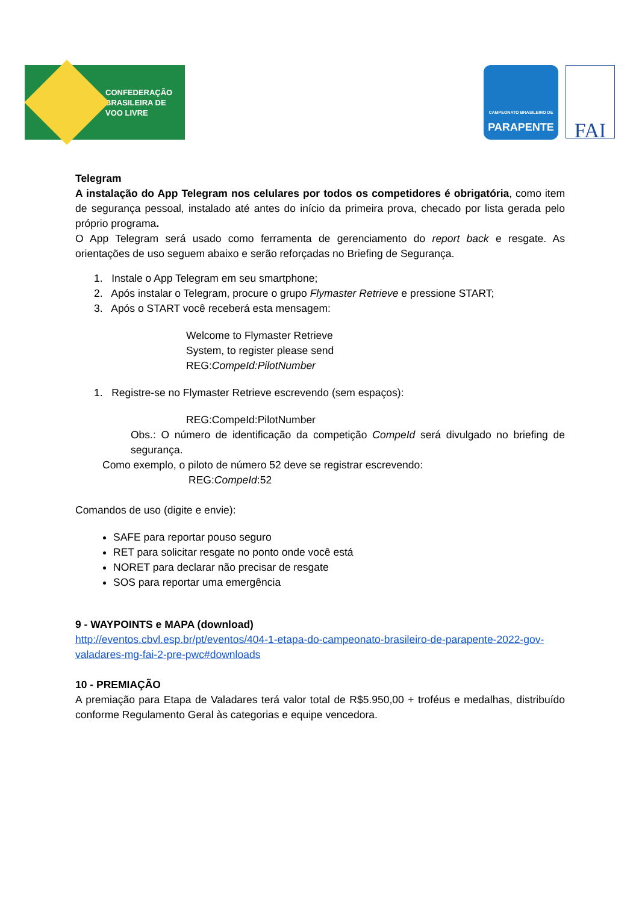CONFEDERAÇÃO
BRASILEIRA DE
VOO LIVRE
CAMPEONATO BRASILEIRO DE
PARAPENTE
FAI
Telegram
A instalação do App Telegram nos celulares por todos os competidores é obrigatória, como item de segurança pessoal, instalado até antes do início da primeira prova, checado por lista gerada pelo próprio programa.
O App Telegram será usado como ferramenta de gerenciamento do report back e resgate. As orientações de uso seguem abaixo e serão reforçadas no Briefing de Segurança.
1. Instale o App Telegram em seu smartphone;
2. Após instalar o Telegram, procure o grupo Flymaster Retrieve e pressione START;
3. Após o START você receberá esta mensagem:
Welcome to Flymaster Retrieve
System, to register please send
REG:CompeId:PilotNumber
1. Registre-se no Flymaster Retrieve escrevendo (sem espaços):
REG:CompeId:PilotNumber
Obs.: O número de identificação da competição CompeId será divulgado no briefing de segurança.
Como exemplo, o piloto de número 52 deve se registrar escrevendo:
REG:CompeId:52
Comandos de uso (digite e envie):
SAFE para reportar pouso seguro
RET para solicitar resgate no ponto onde você está
NORET para declarar não precisar de resgate
SOS para reportar uma emergência
9 - WAYPOINTS e MAPA (download)
http://eventos.cbvl.esp.br/pt/eventos/404-1-etapa-do-campeonato-brasileiro-de-parapente-2022-gov-valadares-mg-fai-2-pre-pwc#downloads
10 - PREMIAÇÃO
A premiação para Etapa de Valadares terá valor total de R$5.950,00 + troféus e medalhas, distribuído conforme Regulamento Geral às categorias e equipe vencedora.